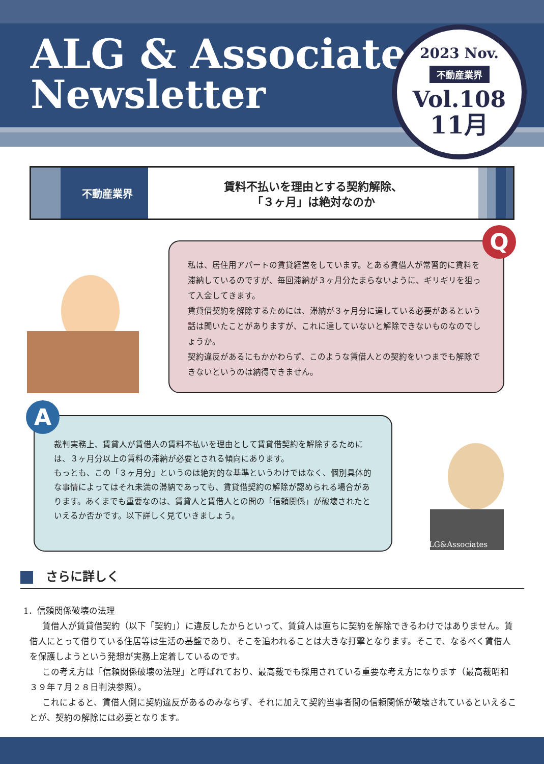ALG & Associates
Newsletter
2023 Nov.
不動産業界
Vol.108
11月
不動産業界
賃料不払いを理由とする契約解除、
「３ヶ月」は絶対なのか
私は、居住用アパートの賃貸経営をしています。とある賃借人が常習的に賃料を滞納しているのですが、毎回滞納が３ヶ月分たまらないように、ギリギリを狙って入金してきます。
賃貸借契約を解除するためには、滞納が３ヶ月分に達している必要があるという話は聞いたことがありますが、これに達していないと解除できないものなのでしょうか。
契約違反があるにもかかわらず、このような賃借人との契約をいつまでも解除できないというのは納得できません。
Q
裁判実務上、賃貸人が賃借人の賃料不払いを理由として賃貸借契約を解除するためには、３ヶ月分以上の賃料の滞納が必要とされる傾向にあります。
もっとも、この「３ヶ月分」というのは絶対的な基準というわけではなく、個別具体的な事情によってはそれ未満の滞納であっても、賃貸借契約の解除が認められる場合があります。あくまでも重要なのは、賃貸人と賃借人との間の「信頼関係」が破壊されたといえるか否かです。以下詳しく見ていきましょう。
A
ALG&Associates
さらに詳しく
1．信頼関係破壊の法理
賃借人が賃貸借契約（以下「契約」）に違反したからといって、賃貸人は直ちに契約を解除できるわけではありません。賃借人にとって借りている住居等は生活の基盤であり、そこを追われることは大きな打撃となります。そこで、なるべく賃借人を保護しようという発想が実務上定着しているのです。
この考え方は「信頼関係破壊の法理」と呼ばれており、最高裁でも採用されている重要な考え方になります（最高裁昭和３９年７月２８日判決参照）。
これによると、賃借人側に契約違反があるのみならず、それに加えて契約当事者間の信頼関係が破壊されているといえることが、契約の解除には必要となります。